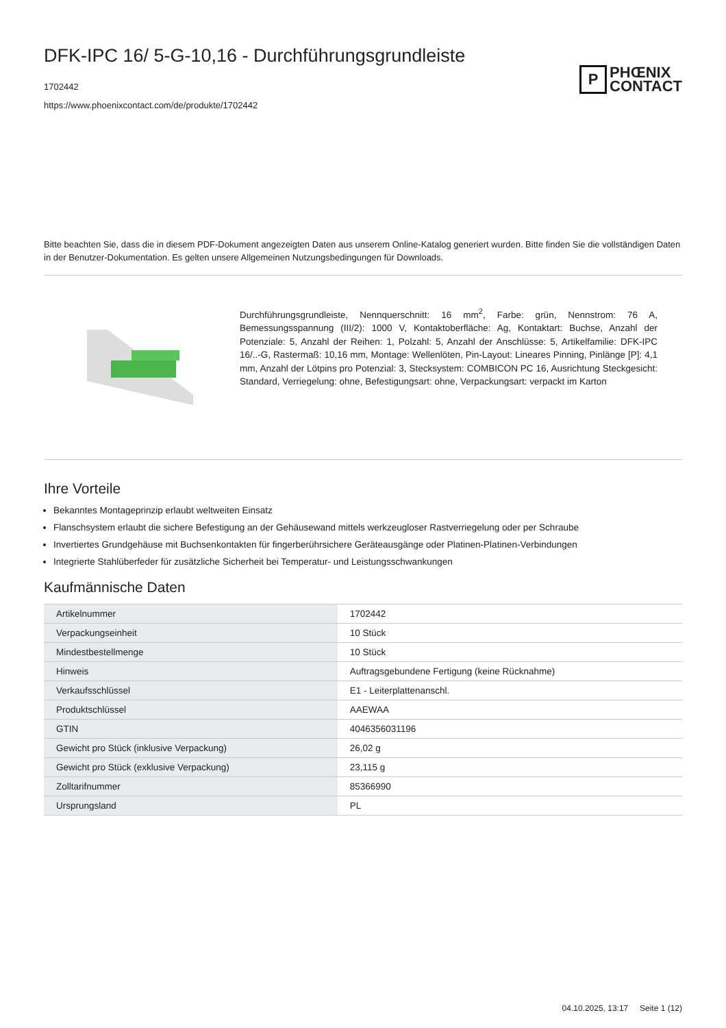DFK-IPC 16/ 5-G-10,16 - Durchführungsgrundleiste
1702442
https://www.phoenixcontact.com/de/produkte/1702442
P
PHŒNIX
CONTACT
Bitte beachten Sie, dass die in diesem PDF-Dokument angezeigten Daten aus unserem Online-Katalog generiert wurden. Bitte finden Sie die vollständigen Daten in der Benutzer-Dokumentation. Es gelten unsere Allgemeinen Nutzungsbedingungen für Downloads.
Durchführungsgrundleiste, Nennquerschnitt: 16 mm<sup>2</sup>, Farbe: grün, Nennstrom: 76 A, Bemessungsspannung (III/2): 1000 V, Kontaktoberfläche: Ag, Kontaktart: Buchse, Anzahl der Potenziale: 5, Anzahl der Reihen: 1, Polzahl: 5, Anzahl der Anschlüsse: 5, Artikelfamilie: DFK-IPC 16/..-G, Rastermaß: 10,16 mm, Montage: Wellenlöten, Pin-Layout: Lineares Pinning, Pinlänge [P]: 4,1 mm, Anzahl der Lötpins pro Potenzial: 3, Stecksystem: COMBICON PC 16, Ausrichtung Steckgesicht: Standard, Verriegelung: ohne, Befestigungsart: ohne, Verpackungsart: verpackt im Karton
Ihre Vorteile
Bekanntes Montageprinzip erlaubt weltweiten Einsatz
Flanschsystem erlaubt die sichere Befestigung an der Gehäusewand mittels werkzeugloser Rastverriegelung oder per Schraube
Invertiertes Grundgehäuse mit Buchsenkontakten für fingerberührsichere Geräteausgänge oder Platinen-Platinen-Verbindungen
Integrierte Stahlüberfeder für zusätzliche Sicherheit bei Temperatur- und Leistungsschwankungen
Kaufmännische Daten
| Artikelnummer | 1702442 |
| Verpackungseinheit | 10 Stück |
| Mindestbestellmenge | 10 Stück |
| Hinweis | Auftragsgebundene Fertigung (keine Rücknahme) |
| Verkaufsschlüssel | E1 - Leiterplattenanschl. |
| Produktschlüssel | AAEWAA |
| GTIN | 4046356031196 |
| Gewicht pro Stück (inklusive Verpackung) | 26,02 g |
| Gewicht pro Stück (exklusive Verpackung) | 23,115 g |
| Zolltarifnummer | 85366990 |
| Ursprungsland | PL |
04.10.2025, 13:17 Seite 1 (12)